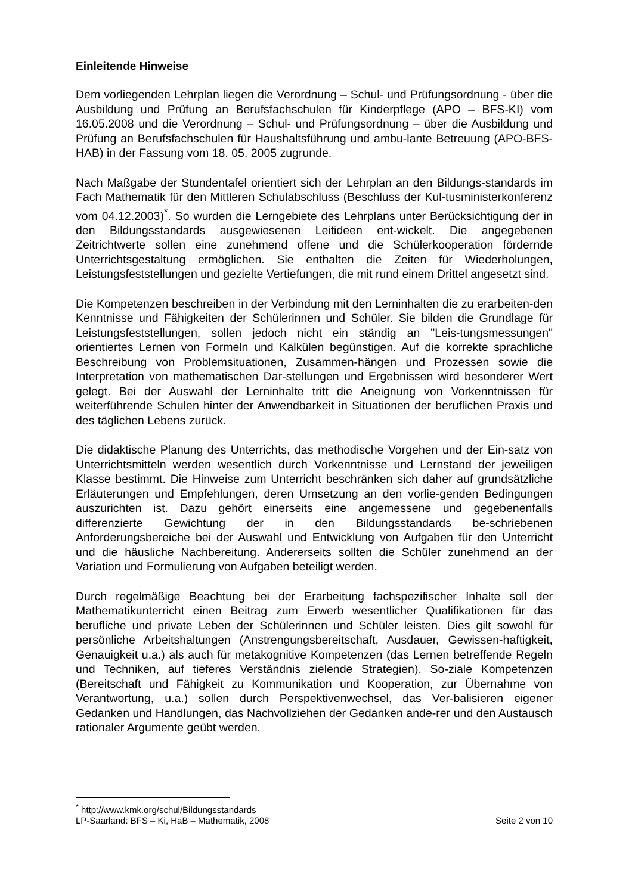Einleitende Hinweise
Dem vorliegenden Lehrplan liegen die Verordnung – Schul- und Prüfungsordnung - über die Ausbildung und Prüfung an Berufsfachschulen für Kinderpflege (APO – BFS-KI) vom 16.05.2008 und die Verordnung – Schul- und Prüfungsordnung – über die Ausbildung und Prüfung an Berufsfachschulen für Haushaltsführung und ambu-lante Betreuung (APO-BFS-HAB) in der Fassung vom 18. 05. 2005 zugrunde.
Nach Maßgabe der Stundentafel orientiert sich der Lehrplan an den Bildungs-standards im Fach Mathematik für den Mittleren Schulabschluss (Beschluss der Kul-tusministerkonferenz vom 04.12.2003)<sup>*</sup>. So wurden die Lerngebiete des Lehrplans unter Berücksichtigung der in den Bildungsstandards ausgewiesenen Leitideen ent-wickelt. Die angegebenen Zeitrichtwerte sollen eine zunehmend offene und die Schülerkooperation fördernde Unterrichtsgestaltung ermöglichen. Sie enthalten die Zeiten für Wiederholungen, Leistungsfeststellungen und gezielte Vertiefungen, die mit rund einem Drittel angesetzt sind.
Die Kompetenzen beschreiben in der Verbindung mit den Lerninhalten die zu erarbeiten-den Kenntnisse und Fähigkeiten der Schülerinnen und Schüler. Sie bilden die Grundlage für Leistungsfeststellungen, sollen jedoch nicht ein ständig an "Leis-tungsmessungen" orientiertes Lernen von Formeln und Kalkülen begünstigen. Auf die korrekte sprachliche Beschreibung von Problemsituationen, Zusammen-hängen und Prozessen sowie die Interpretation von mathematischen Dar-stellungen und Ergebnissen wird besonderer Wert gelegt. Bei der Auswahl der Lerninhalte tritt die Aneignung von Vorkenntnissen für weiterführende Schulen hinter der Anwendbarkeit in Situationen der beruflichen Praxis und des täglichen Lebens zurück.
Die didaktische Planung des Unterrichts, das methodische Vorgehen und der Ein-satz von Unterrichtsmitteln werden wesentlich durch Vorkenntnisse und Lernstand der jeweiligen Klasse bestimmt. Die Hinweise zum Unterricht beschränken sich daher auf grundsätzliche Erläuterungen und Empfehlungen, deren Umsetzung an den vorlie-genden Bedingungen auszurichten ist. Dazu gehört einerseits eine angemessene und gegebenenfalls differenzierte Gewichtung der in den Bildungsstandards be-schriebenen Anforderungsbereiche bei der Auswahl und Entwicklung von Aufgaben für den Unterricht und die häusliche Nachbereitung. Andererseits sollten die Schüler zunehmend an der Variation und Formulierung von Aufgaben beteiligt werden.
Durch regelmäßige Beachtung bei der Erarbeitung fachspezifischer Inhalte soll der Mathematikunterricht einen Beitrag zum Erwerb wesentlicher Qualifikationen für das berufliche und private Leben der Schülerinnen und Schüler leisten. Dies gilt sowohl für persönliche Arbeitshaltungen (Anstrengungsbereitschaft, Ausdauer, Gewissen-haftigkeit, Genauigkeit u.a.) als auch für metakognitive Kompetenzen (das Lernen betreffende Regeln und Techniken, auf tieferes Verständnis zielende Strategien). So-ziale Kompetenzen (Bereitschaft und Fähigkeit zu Kommunikation und Kooperation, zur Übernahme von Verantwortung, u.a.) sollen durch Perspektivenwechsel, das Ver-balisieren eigener Gedanken und Handlungen, das Nachvollziehen der Gedanken ande-rer und den Austausch rationaler Argumente geübt werden.
<sup>*</sup> http://www.kmk.org/schul/Bildungsstandards
LP-Saarland: BFS – Ki, HaB – Mathematik, 2008 Seite 2 von 10